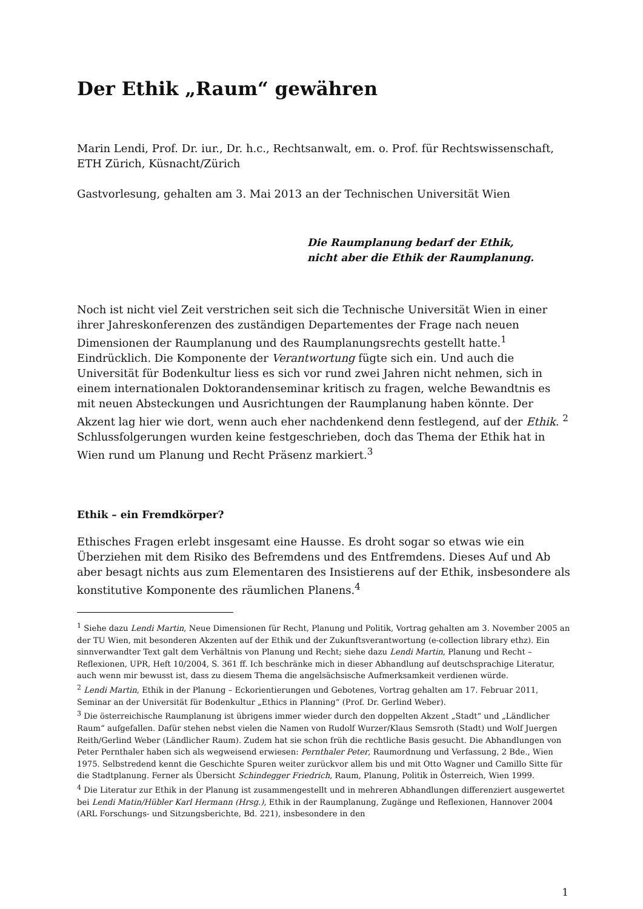Der Ethik „Raum“ gewähren
Marin Lendi, Prof. Dr. iur., Dr. h.c., Rechtsanwalt, em. o. Prof. für Rechtswissenschaft, ETH Zürich, Küsnacht/Zürich
Gastvorlesung, gehalten am 3. Mai 2013 an der Technischen Universität Wien
Die Raumplanung bedarf der Ethik,
nicht aber die Ethik der Raumplanung.
Noch ist nicht viel Zeit verstrichen seit sich die Technische Universität Wien in einer ihrer Jahreskonferenzen des zuständigen Departementes der Frage nach neuen Dimensionen der Raumplanung und des Raumplanungsrechts gestellt hatte.<sup>1</sup> Eindrücklich. Die Komponente der Verantwortung fügte sich ein. Und auch die Universität für Bodenkultur liess es sich vor rund zwei Jahren nicht nehmen, sich in einem internationalen Doktorandenseminar kritisch zu fragen, welche Bewandtnis es mit neuen Absteckungen und Ausrichtungen der Raumplanung haben könnte. Der Akzent lag hier wie dort, wenn auch eher nachdenkend denn festlegend, auf der Ethik. <sup>2</sup> Schlussfolgerungen wurden keine festgeschrieben, doch das Thema der Ethik hat in Wien rund um Planung und Recht Präsenz markiert.<sup>3</sup>
Ethik – ein Fremdkörper?
Ethisches Fragen erlebt insgesamt eine Hausse. Es droht sogar so etwas wie ein Überziehen mit dem Risiko des Befremdens und des Entfremdens. Dieses Auf und Ab aber besagt nichts aus zum Elementaren des Insistierens auf der Ethik, insbesondere als konstitutive Komponente des räumlichen Planens.<sup>4</sup>
<sup>1</sup> Siehe dazu Lendi Martin, Neue Dimensionen für Recht, Planung und Politik, Vortrag gehalten am 3. November 2005 an der TU Wien, mit besonderen Akzenten auf der Ethik und der Zukunftsverantwortung (e-collection library ethz). Ein sinnverwandter Text galt dem Verhältnis von Planung und Recht; siehe dazu Lendi Martin, Planung und Recht – Reflexionen, UPR, Heft 10/2004, S. 361 ff. Ich beschränke mich in dieser Abhandlung auf deutschsprachige Literatur, auch wenn mir bewusst ist, dass zu diesem Thema die angelsächsische Aufmerksamkeit verdienen würde.
<sup>2</sup> Lendi Martin, Ethik in der Planung – Eckorientierungen und Gebotenes, Vortrag gehalten am 17. Februar 2011, Seminar an der Universität für Bodenkultur „Ethics in Planning“ (Prof. Dr. Gerlind Weber).
<sup>3</sup> Die österreichische Raumplanung ist übrigens immer wieder durch den doppelten Akzent „Stadt“ und „Ländlicher Raum“ aufgefallen. Dafür stehen nebst vielen die Namen von Rudolf Wurzer/Klaus Semsroth (Stadt) und Wolf Juergen Reith/Gerlind Weber (Ländlicher Raum). Zudem hat sie schon früh die rechtliche Basis gesucht. Die Abhandlungen von Peter Pernthaler haben sich als wegweisend erwiesen: Pernthaler Peter, Raumordnung und Verfassung, 2 Bde., Wien 1975. Selbstredend kennt die Geschichte Spuren weiter zurückvor allem bis und mit Otto Wagner und Camillo Sitte für die Stadtplanung. Ferner als Übersicht Schindegger Friedrich, Raum, Planung, Politik in Österreich, Wien 1999.
<sup>4</sup> Die Literatur zur Ethik in der Planung ist zusammengestellt und in mehreren Abhandlungen differenziert ausgewertet bei Lendi Matin/Hübler Karl Hermann (Hrsg.), Ethik in der Raumplanung, Zugänge und Reflexionen, Hannover 2004 (ARL Forschungs- und Sitzungsberichte, Bd. 221), insbesondere in den
1